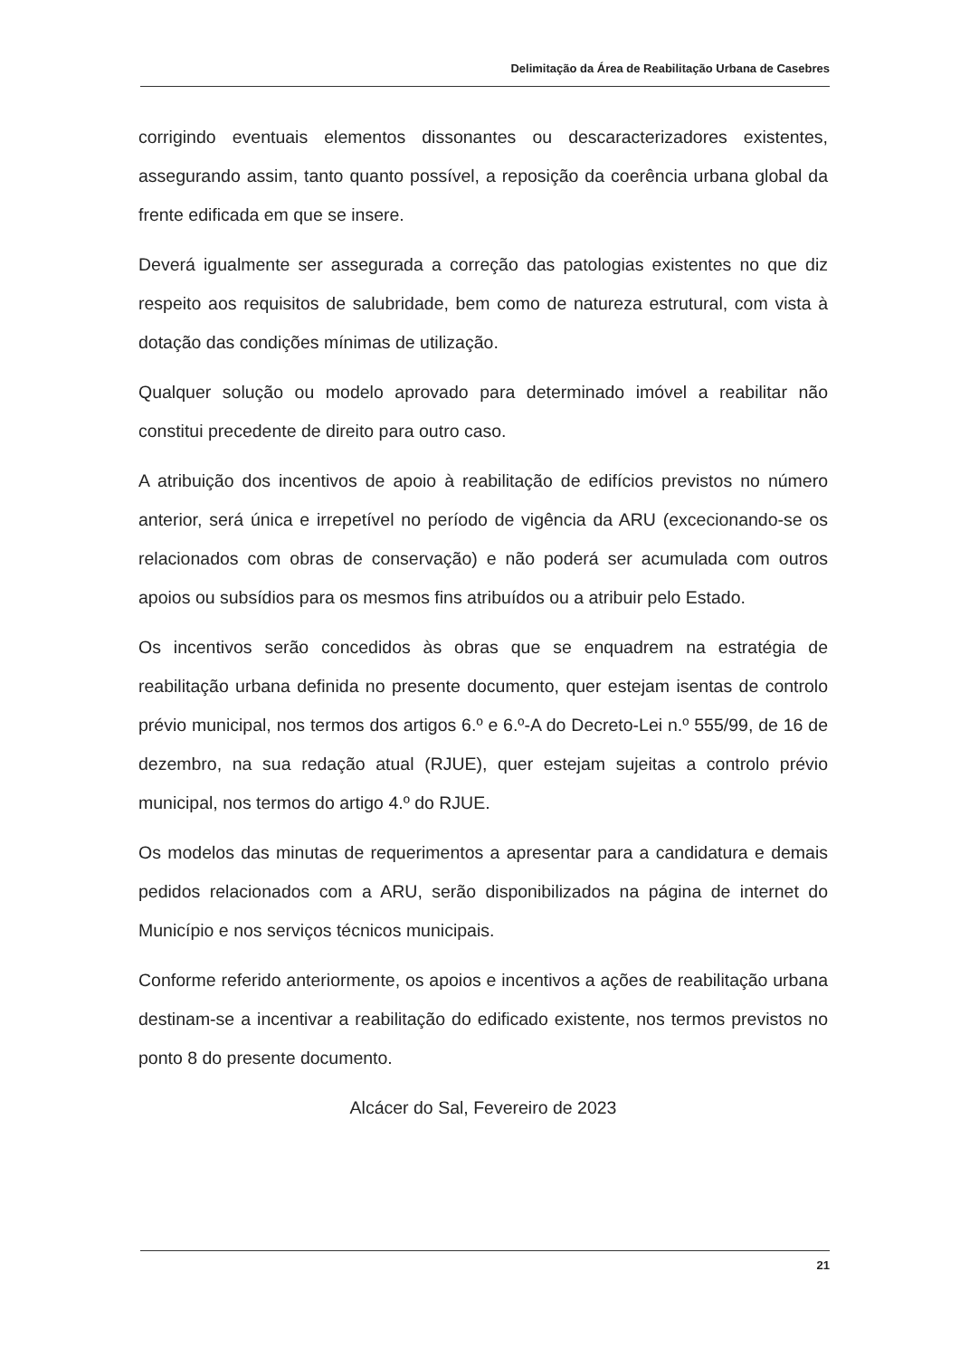Delimitação da Área de Reabilitação Urbana de Casebres
corrigindo eventuais elementos dissonantes ou descaracterizadores existentes, assegurando assim, tanto quanto possível, a reposição da coerência urbana global da frente edificada em que se insere.
Deverá igualmente ser assegurada a correção das patologias existentes no que diz respeito aos requisitos de salubridade, bem como de natureza estrutural, com vista à dotação das condições mínimas de utilização.
Qualquer solução ou modelo aprovado para determinado imóvel a reabilitar não constitui precedente de direito para outro caso.
A atribuição dos incentivos de apoio à reabilitação de edifícios previstos no número anterior, será única e irrepetível no período de vigência da ARU (excecionando-se os relacionados com obras de conservação) e não poderá ser acumulada com outros apoios ou subsídios para os mesmos fins atribuídos ou a atribuir pelo Estado.
Os incentivos serão concedidos às obras que se enquadrem na estratégia de reabilitação urbana definida no presente documento, quer estejam isentas de controlo prévio municipal, nos termos dos artigos 6.º e 6.º-A do Decreto-Lei n.º 555/99, de 16 de dezembro, na sua redação atual (RJUE), quer estejam sujeitas a controlo prévio municipal, nos termos do artigo 4.º do RJUE.
Os modelos das minutas de requerimentos a apresentar para a candidatura e demais pedidos relacionados com a ARU, serão disponibilizados na página de internet do Município e nos serviços técnicos municipais.
Conforme referido anteriormente, os apoios e incentivos a ações de reabilitação urbana destinam-se a incentivar a reabilitação do edificado existente, nos termos previstos no ponto 8 do presente documento.
Alcácer do Sal, Fevereiro de 2023
21